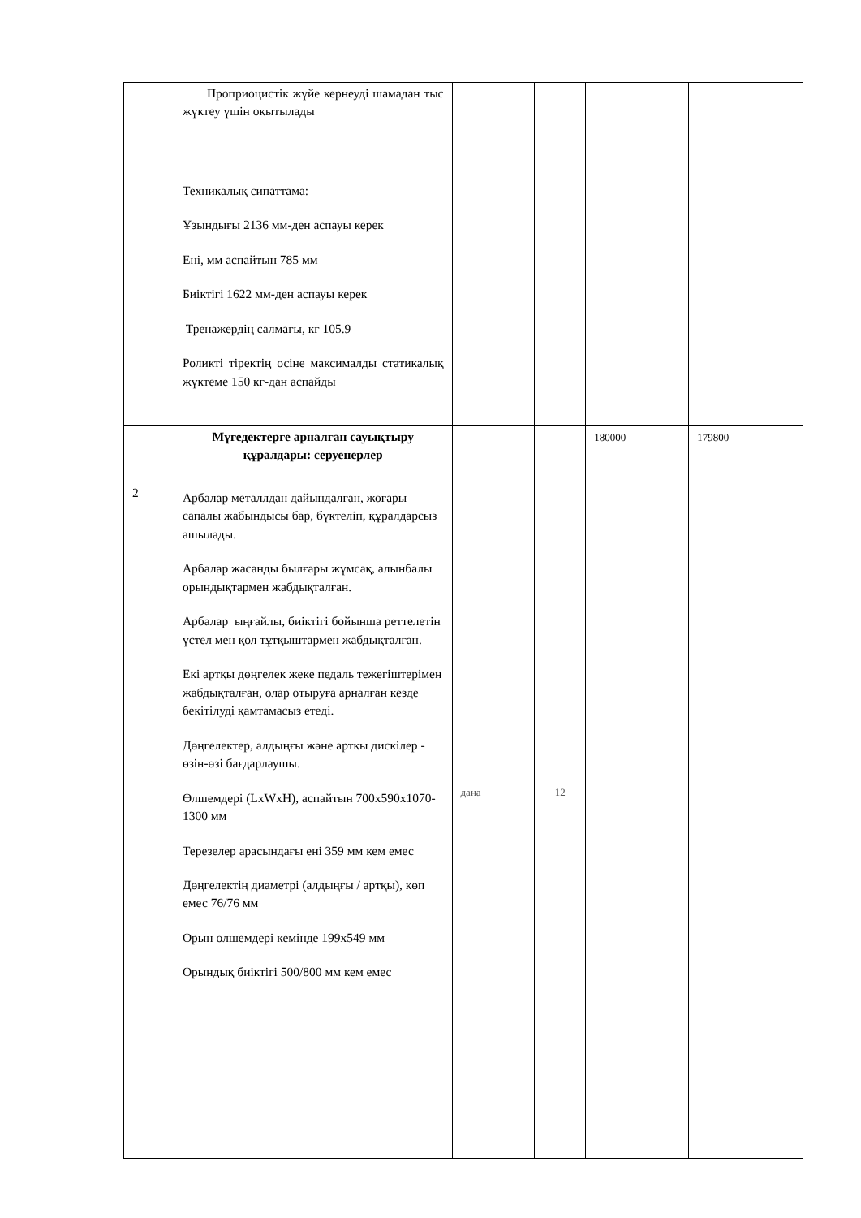| | Проприоцистік жүйе кернеуді шамадан тыс жүктеу үшін оқытылады Техникалық сипаттама: Ұзындығы 2136 мм-ден аспауы керек Ені, мм аспайтын 785 мм Биіктігі 1622 мм-ден аспауы керек Тренажердің салмағы, кг 105.9 Роликті тіректің осіне максималды статикалық жүктеме 150 кг-дан аспайды | | | | |
| 2 | Мүгедектерге арналған сауықтыру құралдары: серуенерлер Арбалар металлдан дайындалған, жоғары сапалы жабындысы бар, бүктеліп, құралдарсыз ашылады. Арбалар жасанды былғары жұмсақ, алынбалы орындықтармен жабдықталған. Арбалар ыңғайлы, биіктігі бойынша реттелетін үстел мен қол тұтқыштармен жабдықталған. Екі артқы дөңгелек жеке педаль тежегіштерімен жабдықталған, олар отыруға арналған кезде бекітілуді қамтамасыз етеді. Дөңгелектер, алдыңғы және артқы дискілер - өзін-өзі бағдарлаушы. Өлшемдері (LxWxH), аспайтын 700x590x1070-1300 мм Терезелер арасындағы ені 359 мм кем емес Дөңгелектің диаметрі (алдыңғы / артқы), көп емес 76/76 мм Орын өлшемдері кемінде 199x549 мм Орындық биіктігі 500/800 мм кем емес | дана | 12 | 180000 | 179800 |